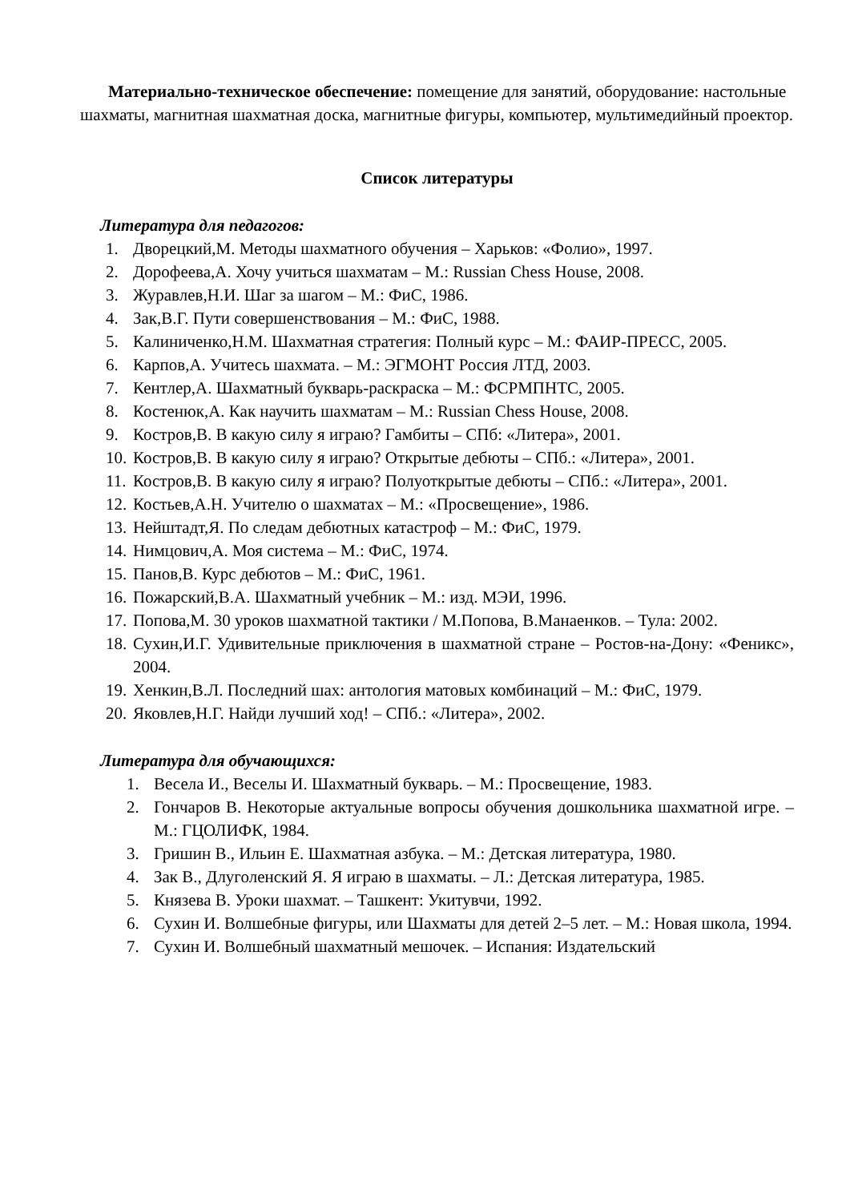Материально-техническое обеспечение: помещение для занятий, оборудование: настольные шахматы, магнитная шахматная доска, магнитные фигуры, компьютер, мультимедийный проектор.
Список литературы
Литература для педагогов:
1. Дворецкий,М. Методы шахматного обучения – Харьков: «Фолио», 1997.
2. Дорофеева,А. Хочу учиться шахматам – М.: Russian Chess House, 2008.
3. Журавлев,Н.И. Шаг за шагом – М.: ФиС, 1986.
4. Зак,В.Г. Пути совершенствования – М.: ФиС, 1988.
5. Калиниченко,Н.М. Шахматная стратегия: Полный курс – М.: ФАИР-ПРЕСС, 2005.
6. Карпов,А. Учитесь шахмата. – М.: ЭГМОНТ Россия ЛТД, 2003.
7. Кентлер,А. Шахматный букварь-раскраска – М.: ФСРМПНТС, 2005.
8. Костенюк,А. Как научить шахматам – М.: Russian Chess House, 2008.
9. Костров,В. В какую силу я играю? Гамбиты – СПб: «Литера», 2001.
10. Костров,В. В какую силу я играю? Открытые дебюты – СПб.: «Литера», 2001.
11. Костров,В. В какую силу я играю? Полуоткрытые дебюты – СПб.: «Литера», 2001.
12. Костьев,А.Н. Учителю о шахматах – М.: «Просвещение», 1986.
13. Нейштадт,Я. По следам дебютных катастроф – М.: ФиС, 1979.
14. Нимцович,А. Моя система – М.: ФиС, 1974.
15. Панов,В. Курс дебютов – М.: ФиС, 1961.
16. Пожарский,В.А. Шахматный учебник – М.: изд. МЭИ, 1996.
17. Попова,М. 30 уроков шахматной тактики / М.Попова, В.Манаенков. – Тула: 2002.
18. Сухин,И.Г. Удивительные приключения в шахматной стране – Ростов-на-Дону: «Феникс», 2004.
19. Хенкин,В.Л. Последний шах: антология матовых комбинаций – М.: ФиС, 1979.
20. Яковлев,Н.Г. Найди лучший ход! – СПб.: «Литера», 2002.
Литература для обучающихся:
1. Весела И., Веселы И. Шахматный букварь. – М.: Просвещение, 1983.
2. Гончаров В. Некоторые актуальные вопросы обучения дошкольника шахматной игре. – М.: ГЦОЛИФК, 1984.
3. Гришин В., Ильин Е. Шахматная азбука. – М.: Детская литература, 1980.
4. Зак В., Длуголенский Я. Я играю в шахматы. – Л.: Детская литература, 1985.
5. Князева В. Уроки шахмат. – Ташкент: Укитувчи, 1992.
6. Сухин И. Волшебные фигуры, или Шахматы для детей 2–5 лет. – М.: Новая школа, 1994.
7. Сухин И. Волшебный шахматный мешочек. – Испания: Издательский